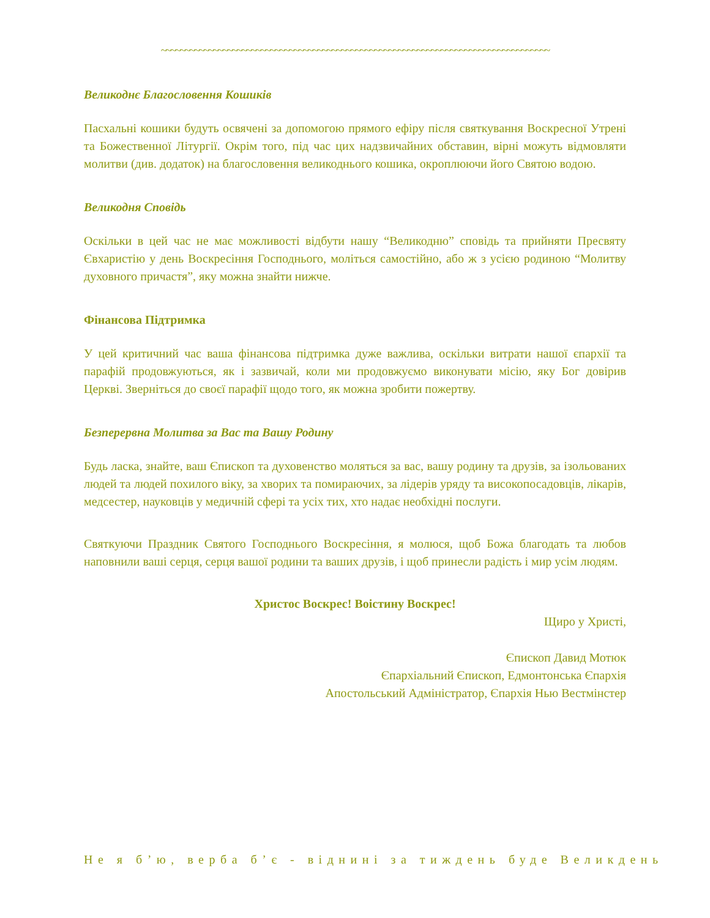~~~~~~~~~~~~~~~~~~~~~~~~~~~~~~~~~~~~~~~~~~~~~~~~~~~~~~~~~~~~~~~~~~~~~~~~~~~~~~~~~~
Великоднє Благословення Кошиків
Пасхальні кошики будуть освячені за допомогою прямого ефіру після святкування Воскресної Утрені та Божественної Літургії. Окрім того, під час цих надзвичайних обставин, вірні можуть відмовляти молитви (див. додаток) на благословення великоднього кошика, окроплюючи його Святою водою.
Великодня Сповідь
Оскільки в цей час не має можливості відбути нашу “Великодню” сповідь та прийняти Пресвяту Євхаристію у день Воскресіння Господнього, моліться самостійно, або ж з усією родиною “Молитву духовного причастя”, яку можна знайти нижче.
Фінансова Підтримка
У цей критичний час ваша фінансова підтримка дуже важлива, оскільки витрати нашої єпархії та парафій продовжуються, як і зазвичай, коли ми продовжуємо виконувати місію, яку Бог довірив Церкві. Зверніться до своєї парафії щодо того, як можна зробити пожертву.
Безперервна Молитва за Вас та Вашу Родину
Будь ласка, знайте, ваш Єпископ та духовенство моляться за вас, вашу родину та друзів, за ізольованих людей та людей похилого віку, за хворих та помираючих, за лідерів уряду та високопосадовців, лікарів, медсестер, науковців у медичній сфері та усіх тих, хто надає необхідні послуги.
Святкуючи Праздник Святого Господнього Воскресіння, я молюся, щоб Божа благодать та любов наповнили ваші серця, серця вашої родини та ваших друзів, і щоб принесли радість і мир усім людям.
Христос Воскрес! Воістину Воскрес!
Щиро у Христі,
Єпископ Давид Мотюк
Єпархіальний Єпископ, Едмонтонська Єпархія
Апостольський Адміністратор, Єпархія Нью Вестмінстер
Не я б’ю, верба б’є - віднині за тиждень буде Великдень